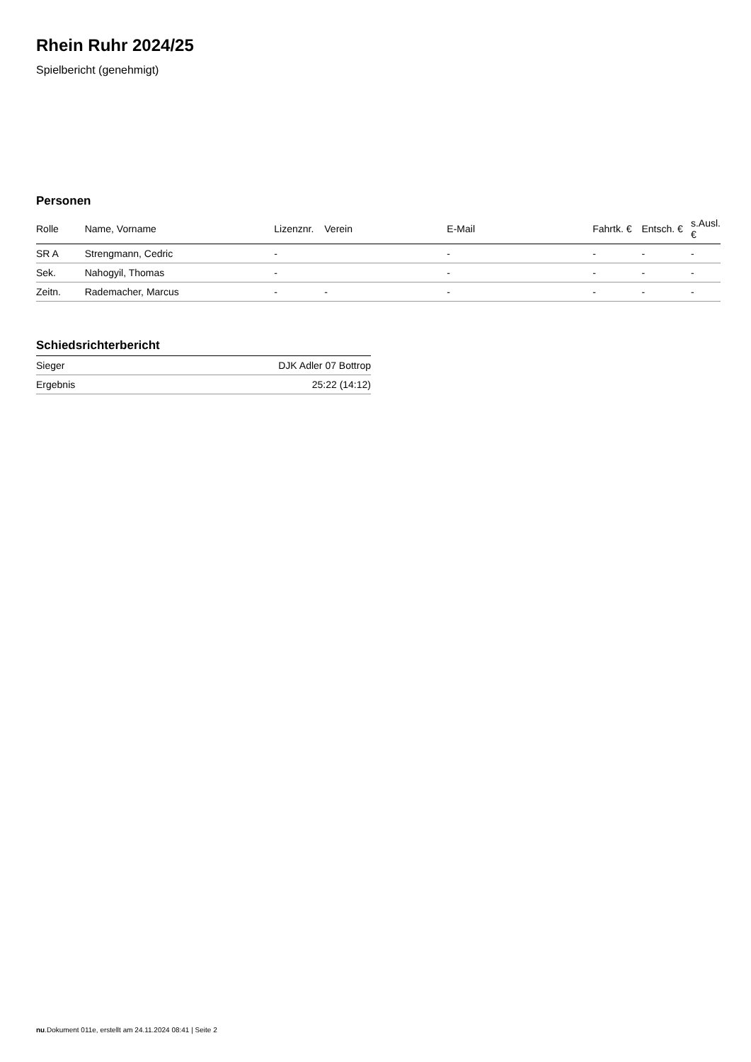Rhein Ruhr 2024/25
Spielbericht (genehmigt)
Personen
| Rolle | Name, Vorname | Lizenznr. | Verein | E-Mail | Fahrtk. € | Entsch. € | s.Ausl. € |
| --- | --- | --- | --- | --- | --- | --- | --- |
| SR A | Strengmann, Cedric | - | | - | - | - | - |
| Sek. | Nahogyil, Thomas | - | | - | - | - | - |
| Zeitn. | Rademacher, Marcus | - | - | - | - | - | - |
Schiedsrichterbericht
| Sieger | DJK Adler 07 Bottrop |
| Ergebnis | 25:22 (14:12) |
nu.Dokument 011e, erstellt am 24.11.2024 08:41 | Seite 2